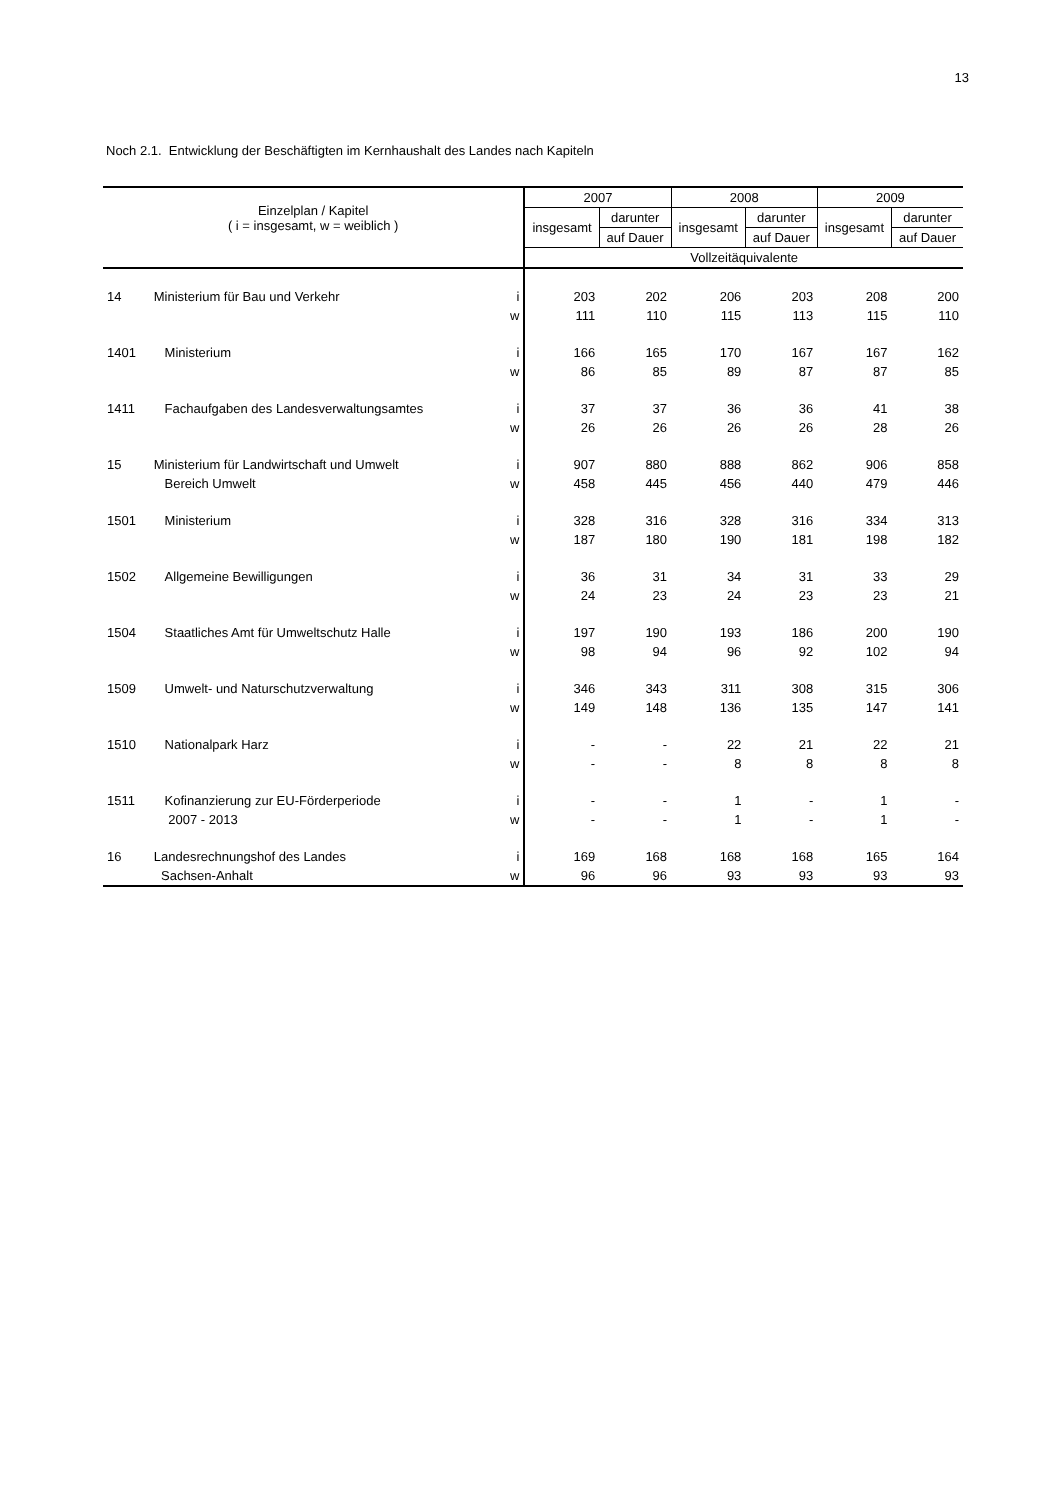13
Noch 2.1. Entwicklung der Beschäftigten im Kernhaushalt des Landes nach Kapiteln
| Einzelplan / Kapitel ( i = insgesamt, w = weiblich ) | | | 2007 | | 2008 | | 2009 | |
| --- | --- | --- | --- | --- | --- | --- | --- | --- |
| | | | insgesamt | darunter | insgesamt | darunter | insgesamt | darunter |
| | | | | auf Dauer | | auf Dauer | | auf Dauer |
| | | | Vollzeitäquivalente | | | | | |
| 14 | Ministerium für Bau und Verkehr | i | 203 | 202 | 206 | 203 | 208 | 200 |
| | | w | 111 | 110 | 115 | 113 | 115 | 110 |
| 1401 | Ministerium | i | 166 | 165 | 170 | 167 | 167 | 162 |
| | | w | 86 | 85 | 89 | 87 | 87 | 85 |
| 1411 | Fachaufgaben des Landesverwaltungsamtes | i | 37 | 37 | 36 | 36 | 41 | 38 |
| | | w | 26 | 26 | 26 | 26 | 28 | 26 |
| 15 | Ministerium für Landwirtschaft und Umwelt | i | 907 | 880 | 888 | 862 | 906 | 858 |
| | Bereich Umwelt | w | 458 | 445 | 456 | 440 | 479 | 446 |
| 1501 | Ministerium | i | 328 | 316 | 328 | 316 | 334 | 313 |
| | | w | 187 | 180 | 190 | 181 | 198 | 182 |
| 1502 | Allgemeine Bewilligungen | i | 36 | 31 | 34 | 31 | 33 | 29 |
| | | w | 24 | 23 | 24 | 23 | 23 | 21 |
| 1504 | Staatliches Amt für Umweltschutz Halle | i | 197 | 190 | 193 | 186 | 200 | 190 |
| | | w | 98 | 94 | 96 | 92 | 102 | 94 |
| 1509 | Umwelt- und Naturschutzverwaltung | i | 346 | 343 | 311 | 308 | 315 | 306 |
| | | w | 149 | 148 | 136 | 135 | 147 | 141 |
| 1510 | Nationalpark Harz | i | - | - | 22 | 21 | 22 | 21 |
| | | w | - | - | 8 | 8 | 8 | 8 |
| 1511 | Kofinanzierung zur EU-Förderperiode | i | - | - | 1 | - | 1 | - |
| | 2007 - 2013 | w | - | - | 1 | - | 1 | - |
| 16 | Landesrechnungshof des Landes | i | 169 | 168 | 168 | 168 | 165 | 164 |
| | Sachsen-Anhalt | w | 96 | 96 | 93 | 93 | 93 | 93 |